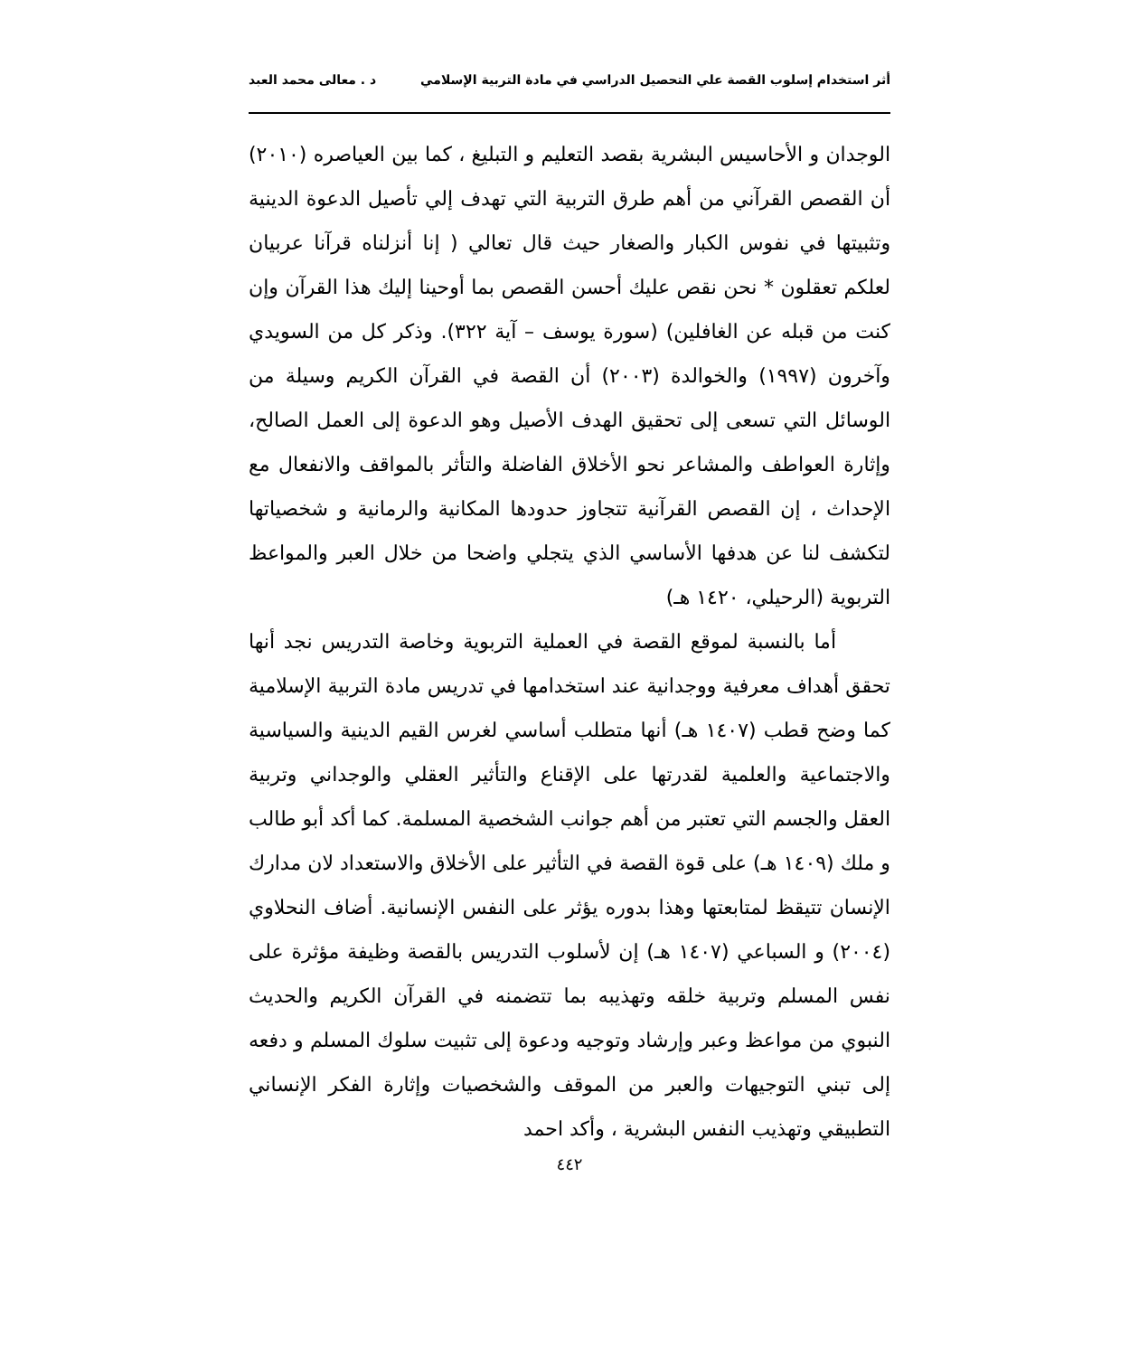أثر استخدام إسلوب القصة علي التحصيل الدراسي في مادة التربية الإسلامي د . معالى محمد العبد
الوجدان و الأحاسيس البشرية بقصد التعليم و التبليغ ، كما بين العياصره (٢٠١٠) أن القصص القرآني من أهم طرق التربية التي تهدف إلي تأصيل الدعوة الدينية وتثبيتها في نفوس الكبار والصغار حيث قال تعالي ( إنا أنزلناه قرآنا عربيان لعلكم تعقلون * نحن نقص عليك أحسن القصص بما أوحينا إليك هذا القرآن وإن كنت من قبله عن الغافلين) (سورة يوسف – آية ٣٢٢). وذكر كل من السويدي وآخرون (١٩٩٧) والخوالدة (٢٠٠٣) أن القصة في القرآن الكريم وسيلة من الوسائل التي تسعى إلى تحقيق الهدف الأصيل وهو الدعوة إلى العمل الصالح، وإثارة العواطف والمشاعر نحو الأخلاق الفاضلة والتأثر بالمواقف والانفعال مع الإحداث ، إن القصص القرآنية تتجاوز حدودها المكانية والرمانية و شخصياتها لتكشف لنا عن هدفها الأساسي الذي يتجلي واضحا من خلال العبر والمواعظ التربوية (الرحيلي، ١٤٢٠ هـ)
أما بالنسبة لموقع القصة في العملية التربوية وخاصة التدريس نجد أنها تحقق أهداف معرفية ووجدانية عند استخدامها في تدريس مادة التربية الإسلامية كما وضح قطب (١٤٠٧ هـ) أنها متطلب أساسي لغرس القيم الدينية والسياسية والاجتماعية والعلمية لقدرتها على الإقناع والتأثير العقلي والوجداني وتربية العقل والجسم التي تعتبر من أهم جوانب الشخصية المسلمة. كما أكد أبو طالب و ملك (١٤٠٩ هـ) على قوة القصة في التأثير على الأخلاق والاستعداد لان مدارك الإنسان تتيقظ لمتابعتها وهذا بدوره يؤثر على النفس الإنسانية. أضاف النحلاوي (٢٠٠٤) و السباعي (١٤٠٧ هـ) إن لأسلوب التدريس بالقصة وظيفة مؤثرة على نفس المسلم وتربية خلقه وتهذيبه بما تتضمنه في القرآن الكريم والحديث النبوي من مواعظ وعبر وإرشاد وتوجيه ودعوة إلى تثبيت سلوك المسلم و دفعه إلى تبني التوجيهات والعبر من الموقف والشخصيات وإثارة الفكر الإنساني التطبيقي وتهذيب النفس البشرية ، وأكد احمد
٤٤٢